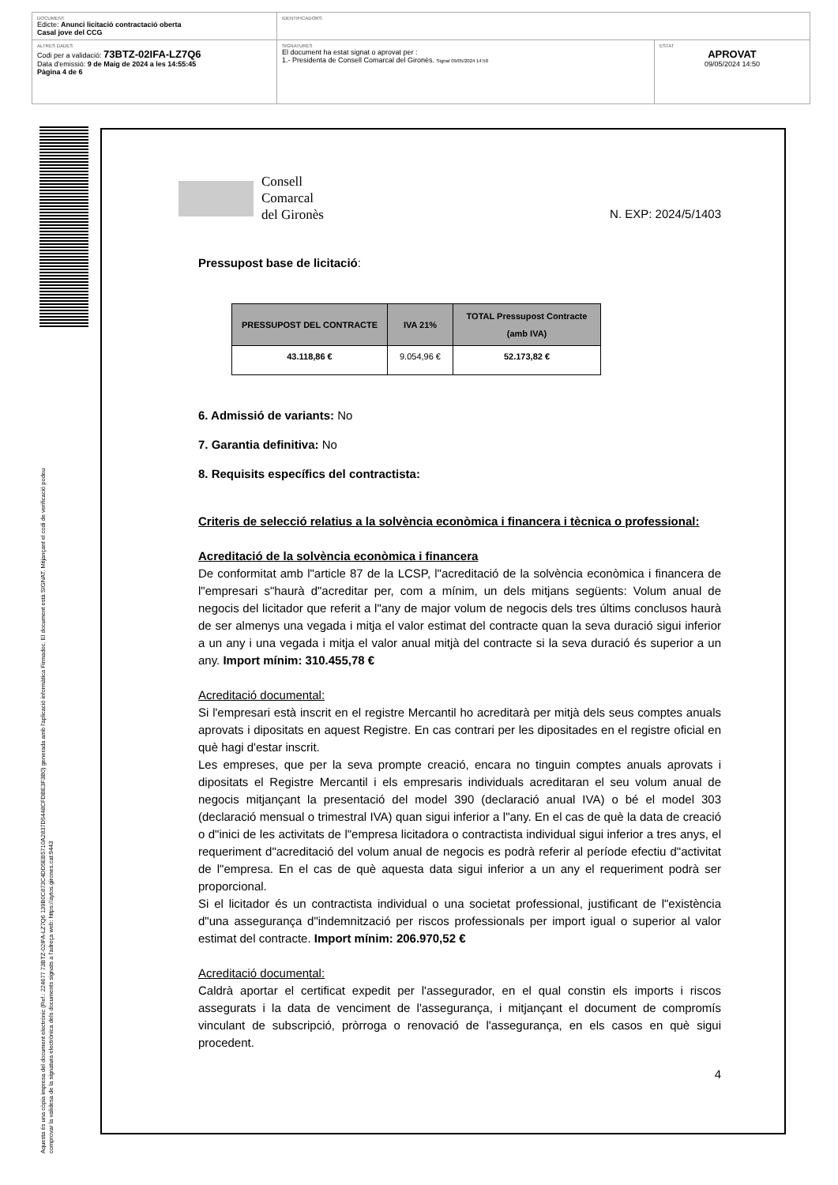DOCUMENT
Edicte: Anunci licitació contractació oberta
Casal jove del CCG
IDENTIFICADORS
ALTRES DADES
Codi per a validació: 73BTZ-02IFA-LZ7Q6
Data d'emissió: 9 de Maig de 2024 a les 14:55:45
Pàgina 4 de 6
SIGNATURES
El document ha estat signat o aprovat per :
1.- Presidenta de Consell Comarcal del Gironès. Signat 09/05/2024 14:50
ESTAT
APROVAT
09/05/2024 14:50
Aquesta és una còpia impresa del document electrònic (Ref.: 224677 73BTZ-02IFA-LZ7Q6 139B0C873C4DD5EB5710A2837D5448CFDBE3F3B0) generada amb l'aplicació informàtica Firmadoc. El document està SIGNAT. Mitjançant el codi de verificació podeu
comprovar la validesa de la signatura electrònica dels documents signats a l'adreça web: https://aytos.girones.cat:9443
Consell
Comarcal
del Gironès
N. EXP: 2024/5/1403
Pressupost base de licitació:
| PRESSUPOST DEL CONTRACTE | IVA 21% | TOTAL Pressupost Contracte (amb IVA) |
| --- | --- | --- |
| 43.118,86 € | 9.054,96 € | 52.173,82 € |
6. Admissió de variants: No
7. Garantia definitiva: No
8. Requisits específics del contractista:
Criteris de selecció relatius a la solvència econòmica i financera i tècnica o professional:
Acreditació de la solvència econòmica i financera
De conformitat amb l"article 87 de la LCSP, l"acreditació de la solvència econòmica i financera de l"empresari s"haurà d"acreditar per, com a mínim, un dels mitjans següents: Volum anual de negocis del licitador que referit a l"any de major volum de negocis dels tres últims conclusos haurà de ser almenys una vegada i mitja el valor estimat del contracte quan la seva duració sigui inferior a un any i una vegada i mitja el valor anual mitjà del contracte si la seva duració és superior a un any. Import mínim: 310.455,78 €
Acreditació documental:
Si l'empresari està inscrit en el registre Mercantil ho acreditarà per mitjà dels seus comptes anuals aprovats i dipositats en aquest Registre. En cas contrari per les dipositades en el registre oficial en què hagi d'estar inscrit.
Les empreses, que per la seva prompte creació, encara no tinguin comptes anuals aprovats i dipositats el Registre Mercantil i els empresaris individuals acreditaran el seu volum anual de negocis mitjançant la presentació del model 390 (declaració anual IVA) o bé el model 303 (declaració mensual o trimestral IVA) quan sigui inferior a l"any. En el cas de què la data de creació o d"inici de les activitats de l"empresa licitadora o contractista individual sigui inferior a tres anys, el requeriment d"acreditació del volum anual de negocis es podrà referir al període efectiu d"activitat de l"empresa. En el cas de què aquesta data sigui inferior a un any el requeriment podrà ser proporcional.
Si el licitador és un contractista individual o una societat professional, justificant de l"existència d"una assegurança d"indemnització per riscos professionals per import igual o superior al valor estimat del contracte. Import mínim: 206.970,52 €
Acreditació documental:
Caldrà aportar el certificat expedit per l'assegurador, en el qual constin els imports i riscos assegurats i la data de venciment de l'assegurança, i mitjançant el document de compromís vinculant de subscripció, pròrroga o renovació de l'assegurança, en els casos en què sigui procedent.
4